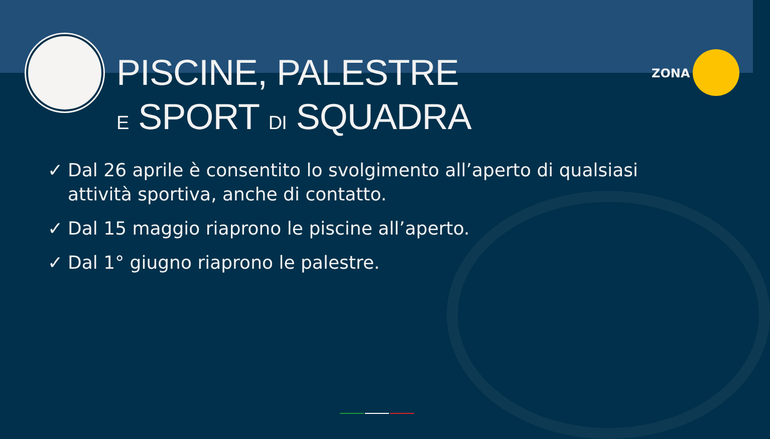PISCINE, PALESTRE
E SPORT DI SQUADRA
ZONA
✓ Dal 26 aprile è consentito lo svolgimento all’aperto di qualsiasi attività sportiva, anche di contatto.
✓ Dal 15 maggio riaprono le piscine all’aperto.
✓ Dal 1° giugno riaprono le palestre.